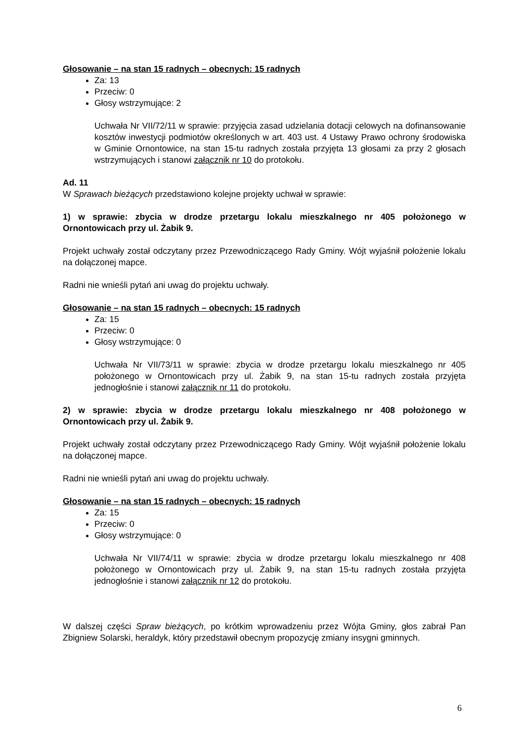Głosowanie – na stan 15 radnych – obecnych: 15 radnych
Za: 13
Przeciw: 0
Głosy wstrzymujące: 2
Uchwała Nr VII/72/11 w sprawie: przyjęcia zasad udzielania dotacji celowych na dofinansowanie kosztów inwestycji podmiotów określonych w art. 403 ust. 4 Ustawy Prawo ochrony środowiska w Gminie Ornontowice, na stan 15-tu radnych została przyjęta 13 głosami za przy 2 głosach wstrzymujących i stanowi załącznik nr 10 do protokołu.
Ad. 11
W Sprawach bieżących przedstawiono kolejne projekty uchwał w sprawie:
1) w sprawie: zbycia w drodze przetargu lokalu mieszkalnego nr 405 położonego w Ornontowicach przy ul. Żabik 9.
Projekt uchwały został odczytany przez Przewodniczącego Rady Gminy. Wójt wyjaśnił położenie lokalu na dołączonej mapce.
Radni nie wnieśli pytań ani uwag do projektu uchwały.
Głosowanie – na stan 15 radnych – obecnych: 15 radnych
Za: 15
Przeciw: 0
Głosy wstrzymujące: 0
Uchwała Nr VII/73/11 w sprawie: zbycia w drodze przetargu lokalu mieszkalnego nr 405 położonego w Ornontowicach przy ul. Żabik 9, na stan 15-tu radnych została przyjęta jednogłośnie i stanowi załącznik nr 11 do protokołu.
2) w sprawie: zbycia w drodze przetargu lokalu mieszkalnego nr 408 położonego w Ornontowicach przy ul. Żabik 9.
Projekt uchwały został odczytany przez Przewodniczącego Rady Gminy. Wójt wyjaśnił położenie lokalu na dołączonej mapce.
Radni nie wnieśli pytań ani uwag do projektu uchwały.
Głosowanie – na stan 15 radnych – obecnych: 15 radnych
Za: 15
Przeciw: 0
Głosy wstrzymujące: 0
Uchwała Nr VII/74/11 w sprawie: zbycia w drodze przetargu lokalu mieszkalnego nr 408 położonego w Ornontowicach przy ul. Żabik 9, na stan 15-tu radnych została przyjęta jednogłośnie i stanowi załącznik nr 12 do protokołu.
W dalszej części Spraw bieżących, po krótkim wprowadzeniu przez Wójta Gminy, głos zabrał Pan Zbigniew Solarski, heraldyk, który przedstawił obecnym propozycję zmiany insygni gminnych.
6